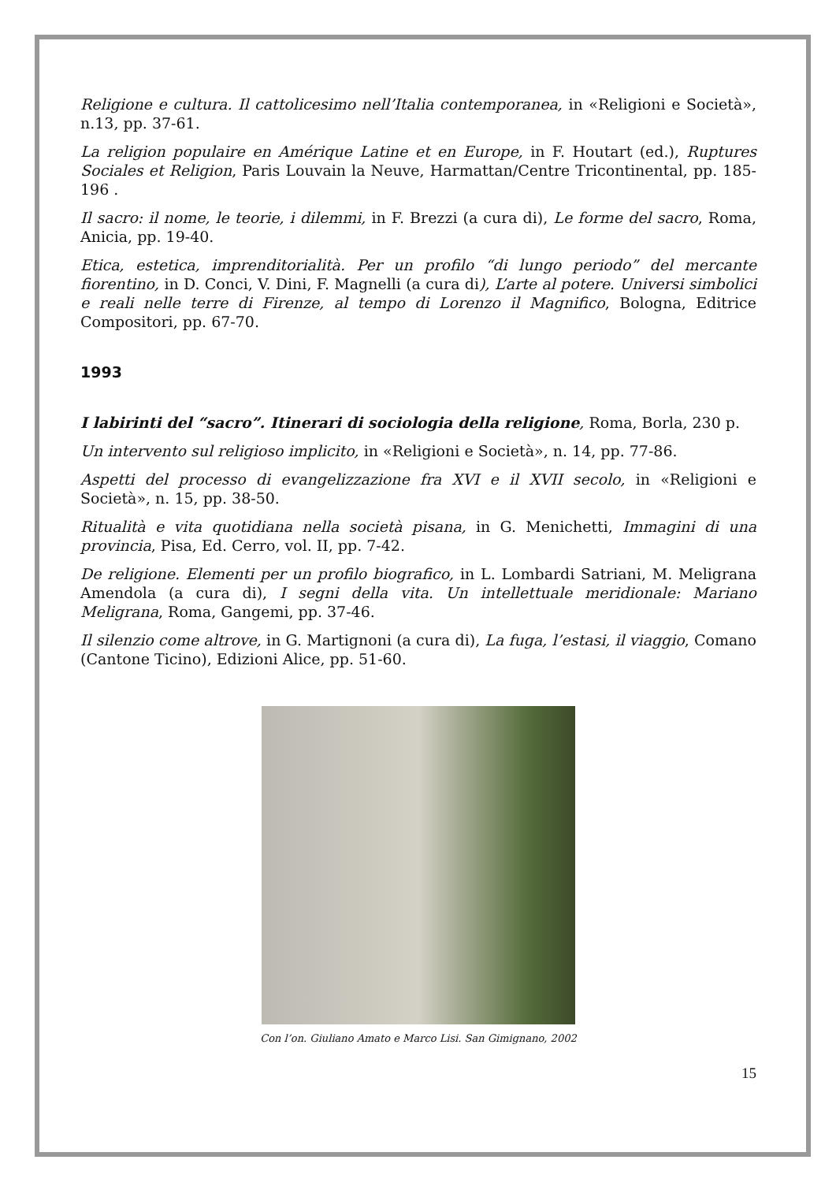Religione e cultura. Il cattolicesimo nell’Italia contemporanea, in «Religioni e Società», n.13, pp. 37-61.
La religion populaire en Amérique Latine et en Europe, in F. Houtart (ed.), Ruptures Sociales et Religion, Paris Louvain la Neuve, Harmattan/Centre Tricontinental, pp. 185-196 .
Il sacro: il nome, le teorie, i dilemmi, in F. Brezzi (a cura di), Le forme del sacro, Roma, Anicia, pp. 19-40.
Etica, estetica, imprenditorialità. Per un profilo “di lungo periodo” del mercante fiorentino, in D. Conci, V. Dini, F. Magnelli (a cura di), L’arte al potere. Universi simbolici e reali nelle terre di Firenze, al tempo di Lorenzo il Magnifico, Bologna, Editrice Compositori, pp. 67-70.
1993
I labirinti del “sacro”. Itinerari di sociologia della religione, Roma, Borla, 230 p.
Un intervento sul religioso implicito, in «Religioni e Società», n. 14, pp. 77-86.
Aspetti del processo di evangelizzazione fra XVI e il XVII secolo, in «Religioni e Società», n. 15, pp. 38-50.
Ritualità e vita quotidiana nella società pisana, in G. Menichetti, Immagini di una provincia, Pisa, Ed. Cerro, vol. II, pp. 7-42.
De religione. Elementi per un profilo biografico, in L. Lombardi Satriani, M. Meligrana Amendola (a cura di), I segni della vita. Un intellettuale meridionale: Mariano Meligrana, Roma, Gangemi, pp. 37-46.
Il silenzio come altrove, in G. Martignoni (a cura di), La fuga, l’estasi, il viaggio, Comano (Cantone Ticino), Edizioni Alice, pp. 51-60.
Con l’on. Giuliano Amato e Marco Lisi. San Gimignano, 2002
15